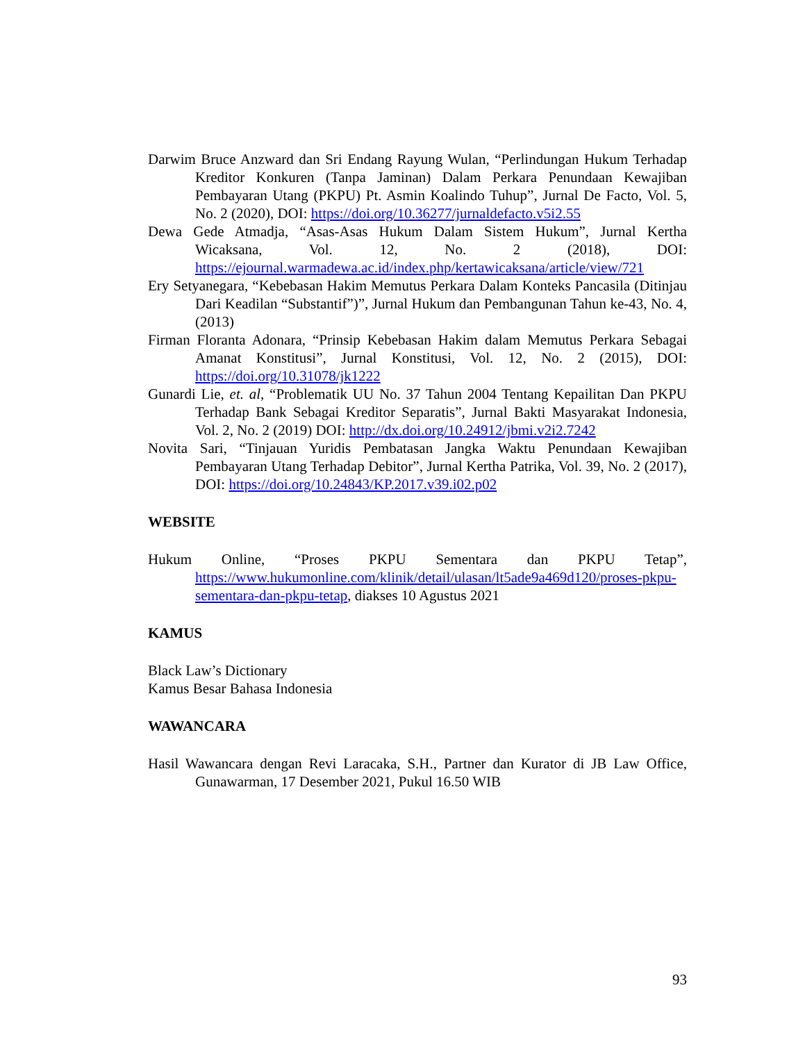Darwim Bruce Anzward dan Sri Endang Rayung Wulan, “Perlindungan Hukum Terhadap Kreditor Konkuren (Tanpa Jaminan) Dalam Perkara Penundaan Kewajiban Pembayaran Utang (PKPU) Pt. Asmin Koalindo Tuhup”, Jurnal De Facto, Vol. 5, No. 2 (2020), DOI: https://doi.org/10.36277/jurnaldefacto.v5i2.55
Dewa Gede Atmadja, “Asas-Asas Hukum Dalam Sistem Hukum”, Jurnal Kertha Wicaksana, Vol. 12, No. 2 (2018), DOI: https://ejournal.warmadewa.ac.id/index.php/kertawicaksana/article/view/721
Ery Setyanegara, “Kebebasan Hakim Memutus Perkara Dalam Konteks Pancasila (Ditinjau Dari Keadilan “Substantif”)”, Jurnal Hukum dan Pembangunan Tahun ke-43, No. 4, (2013)
Firman Floranta Adonara, “Prinsip Kebebasan Hakim dalam Memutus Perkara Sebagai Amanat Konstitusi”, Jurnal Konstitusi, Vol. 12, No. 2 (2015), DOI: https://doi.org/10.31078/jk1222
Gunardi Lie, et. al, “Problematik UU No. 37 Tahun 2004 Tentang Kepailitan Dan PKPU Terhadap Bank Sebagai Kreditor Separatis”, Jurnal Bakti Masyarakat Indonesia, Vol. 2, No. 2 (2019) DOI: http://dx.doi.org/10.24912/jbmi.v2i2.7242
Novita Sari, “Tinjauan Yuridis Pembatasan Jangka Waktu Penundaan Kewajiban Pembayaran Utang Terhadap Debitor”, Jurnal Kertha Patrika, Vol. 39, No. 2 (2017), DOI: https://doi.org/10.24843/KP.2017.v39.i02.p02
WEBSITE
Hukum Online, “Proses PKPU Sementara dan PKPU Tetap”, https://www.hukumonline.com/klinik/detail/ulasan/lt5ade9a469d120/proses-pkpu-sementara-dan-pkpu-tetap, diakses 10 Agustus 2021
KAMUS
Black Law’s Dictionary
Kamus Besar Bahasa Indonesia
WAWANCARA
Hasil Wawancara dengan Revi Laracaka, S.H., Partner dan Kurator di JB Law Office, Gunawarman, 17 Desember 2021, Pukul 16.50 WIB
93